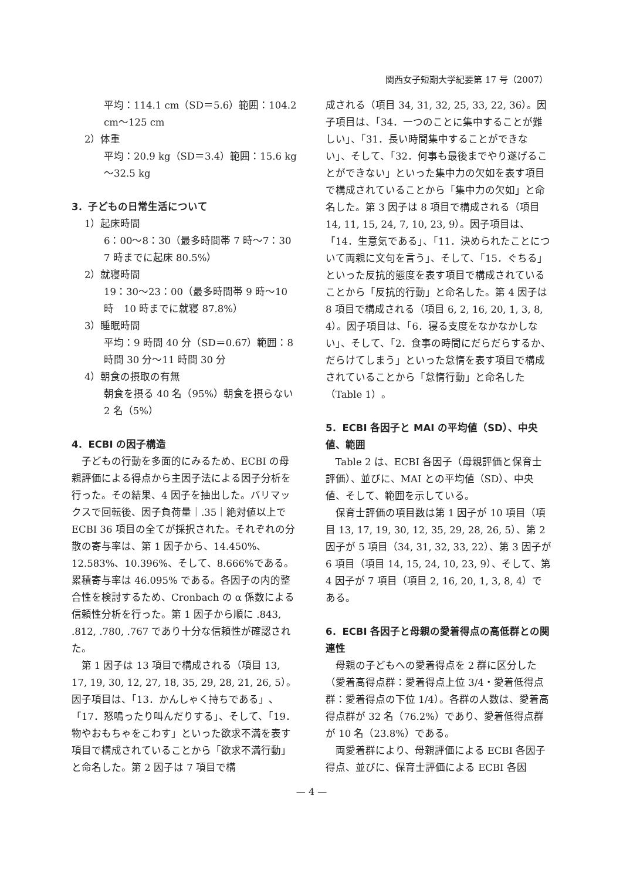関西女子短期大学紀要第 17 号（2007）
平均：114.1 cm（SD＝5.6）範囲：104.2 cm～125 cm
2）体重
平均：20.9 kg（SD＝3.4）範囲：15.6 kg ～32.5 kg
3．子どもの日常生活について
1）起床時間
6：00～8：30（最多時間帯 7 時～7：30 7 時までに起床 80.5%）
2）就寝時間
19：30～23：00（最多時間帯 9 時～10 時　10 時までに就寝 87.8%）
3）睡眠時間
平均：9 時間 40 分（SD＝0.67）範囲：8 時間 30 分～11 時間 30 分
4）朝食の摂取の有無
朝食を摂る 40 名（95%）朝食を摂らない 2 名（5%）
4．ECBI の因子構造
子どもの行動を多面的にみるため、ECBI の母親評価による得点から主因子法による因子分析を行った。その結果、4 因子を抽出した。バリマックスで回転後、因子負荷量｜.35｜絶対値以上で ECBI 36 項目の全てが採択された。それぞれの分散の寄与率は、第 1 因子から、14.450%、12.583%、10.396%、そして、8.666%である。累積寄与率は 46.095% である。各因子の内的整合性を検討するため、Cronbach の α 係数による信頼性分析を行った。第 1 因子から順に .843, .812, .780, .767 であり十分な信頼性が確認された。
第 1 因子は 13 項目で構成される（項目 13, 17, 19, 30, 12, 27, 18, 35, 29, 28, 21, 26, 5）。因子項目は、「13．かんしゃく持ちである」、「17．怒鳴ったり叫んだりする」、そして、「19．物やおもちゃをこわす」といった欲求不満を表す項目で構成されていることから「欲求不満行動」と命名した。第 2 因子は 7 項目で構
成される（項目 34, 31, 32, 25, 33, 22, 36）。因子項目は、「34．一つのことに集中することが難しい」、「31．長い時間集中することができない」、そして、「32．何事も最後までやり遂げることができない」といった集中力の欠如を表す項目で構成されていることから「集中力の欠如」と命名した。第 3 因子は 8 項目で構成される（項目 14, 11, 15, 24, 7, 10, 23, 9）。因子項目は、「14．生意気である」、「11．決められたことについて両親に文句を言う」、そして、「15．ぐちる」といった反抗的態度を表す項目で構成されていることから「反抗的行動」と命名した。第 4 因子は 8 項目で構成される（項目 6, 2, 16, 20, 1, 3, 8, 4）。因子項目は、「6．寝る支度をなかなかしない」、そして、「2．食事の時間にだらだらするか、だらけてしまう」といった怠惰を表す項目で構成されていることから「怠惰行動」と命名した（Table 1）。
5．ECBI 各因子と MAI の平均値（SD）、中央値、範囲
Table 2 は、ECBI 各因子（母親評価と保育士評価）、並びに、MAI との平均値（SD）、中央値、そして、範囲を示している。
保育士評価の項目数は第 1 因子が 10 項目（項目 13, 17, 19, 30, 12, 35, 29, 28, 26, 5）、第 2 因子が 5 項目（34, 31, 32, 33, 22）、第 3 因子が 6 項目（項目 14, 15, 24, 10, 23, 9）、そして、第 4 因子が 7 項目（項目 2, 16, 20, 1, 3, 8, 4）である。
6．ECBI 各因子と母親の愛着得点の高低群との関連性
母親の子どもへの愛着得点を 2 群に区分した（愛着高得点群：愛着得点上位 3/4・愛着低得点群：愛着得点の下位 1/4）。各群の人数は、愛着高得点群が 32 名（76.2%）であり、愛着低得点群が 10 名（23.8%）である。
両愛着群により、母親評価による ECBI 各因子得点、並びに、保育士評価による ECBI 各因
— 4 —